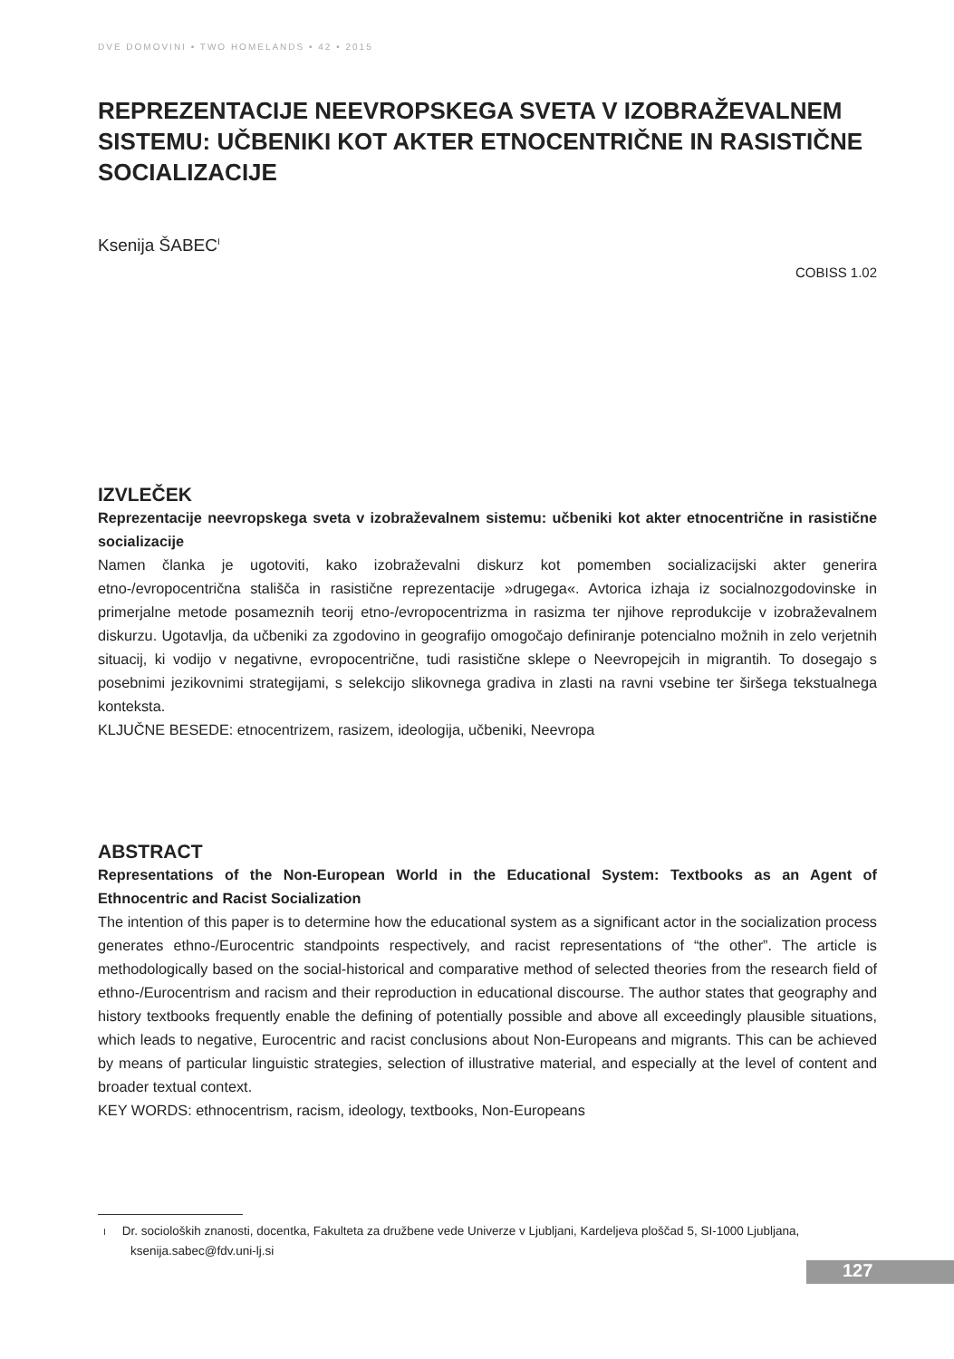DVE DOMOVINI • TWO HOMELANDS • 42 • 2015
REPREZENTACIJE NEEVROPSKEGA SVETA V IZOBRAŽEVALNEM SISTEMU: UČBENIKI KOT AKTER ETNOCENTRIČNE IN RASISTIČNE SOCIALIZACIJE
Ksenija ŠABEC<sup>I</sup>
COBISS 1.02
IZVLEČEK
Reprezentacije neevropskega sveta v izobraževalnem sistemu: učbeniki kot akter etnocentrične in rasistične socializacije
Namen članka je ugotoviti, kako izobraževalni diskurz kot pomemben socializacijski akter generira etno-/evropocentrična stališča in rasistične reprezentacije »drugega«. Avtorica izhaja iz socialnozgodovinske in primerjalne metode posameznih teorij etno-/evropocentrizma in rasizma ter njihove reprodukcije v izobraževalnem diskurzu. Ugotavlja, da učbeniki za zgodovino in geografijo omogočajo definiranje potencialno možnih in zelo verjetnih situacij, ki vodijo v negativne, evropocentrične, tudi rasistične sklepe o Neevropejcih in migrantih. To dosegajo s posebnimi jezikovnimi strategijami, s selekcijo slikovnega gradiva in zlasti na ravni vsebine ter širšega tekstualnega konteksta.
KLJUČNE BESEDE: etnocentrizem, rasizem, ideologija, učbeniki, Neevropa
ABSTRACT
Representations of the Non-European World in the Educational System: Textbooks as an Agent of Ethnocentric and Racist Socialization
The intention of this paper is to determine how the educational system as a significant actor in the socialization process generates ethno-/Eurocentric standpoints respectively, and racist representations of “the other”. The article is methodologically based on the social-historical and comparative method of selected theories from the research field of ethno-/Eurocentrism and racism and their reproduction in educational discourse. The author states that geography and history textbooks frequently enable the defining of potentially possible and above all exceedingly plausible situations, which leads to negative, Eurocentric and racist conclusions about Non-Europeans and migrants. This can be achieved by means of particular linguistic strategies, selection of illustrative material, and especially at the level of content and broader textual context.
KEY WORDS: ethnocentrism, racism, ideology, textbooks, Non-Europeans
I Dr. socioloških znanosti, docentka, Fakulteta za družbene vede Univerze v Ljubljani, Kardeljeva ploščad 5, SI-1000 Ljubljana, ksenija.sabec@fdv.uni-lj.si
127